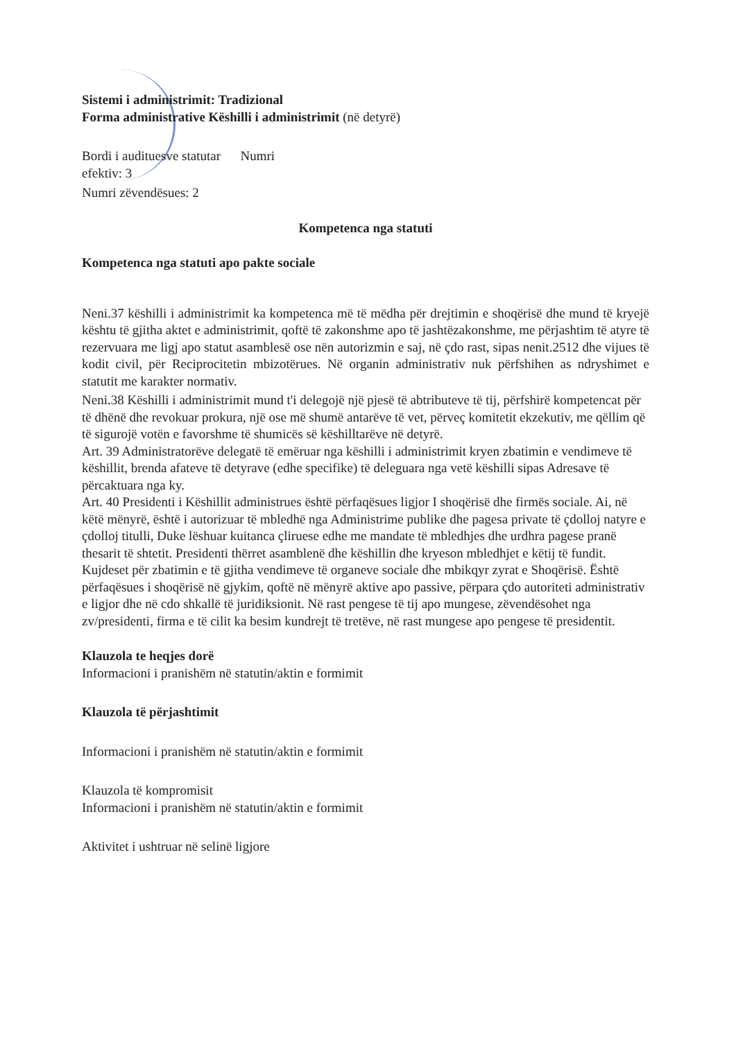Sistemi i administrimit: Tradizional
Forma administrative Këshilli i administrimit (në detyrë)
Bordi i audituesve statutar Numri
efektiv: 3
Numri zëvendësues: 2
Kompetenca nga statuti
Kompetenca nga statuti apo pakte sociale
Neni.37 këshilli i administrimit ka kompetenca më të mëdha për drejtimin e shoqërisë dhe mund të kryejë kështu të gjitha aktet e administrimit, qoftë të zakonshme apo të jashtëzakonshme, me përjashtim të atyre të rezervuara me ligj apo statut asamblesë ose nën autorizmin e saj, në çdo rast, sipas nenit.2512 dhe vijues të kodit civil, për Reciprocitetin mbizotërues. Në organin administrativ nuk përfshihen as ndryshimet e statutit me karakter normativ.
Neni.38 Këshilli i administrimit mund t'i delegojë një pjesë të abtributeve të tij, përfshirë kompetencat për të dhënë dhe revokuar prokura, një ose më shumë antarëve të vet, përveç komitetit ekzekutiv, me qëllim që të sigurojë votën e favorshme të shumicës së këshilltarëve në detyrë.
Art. 39 Administratorëve delegatë të emëruar nga këshilli i administrimit kryen zbatimin e vendimeve të këshillit, brenda afateve të detyrave (edhe specifike) të deleguara nga vetë këshilli sipas Adresave të përcaktuara nga ky.
Art. 40 Presidenti i Këshillit administrues është përfaqësues ligjor I shoqërisë dhe firmës sociale. Ai, në këtë mënyrë, është i autorizuar të mbledhë nga Administrime publike dhe pagesa private të çdolloj natyre e çdolloj titulli, Duke lëshuar kuitanca çliruese edhe me mandate të mbledhjes dhe urdhra pagese pranë thesarit të shtetit. Presidenti thërret asamblenë dhe këshillin dhe kryeson mbledhjet e këtij të fundit. Kujdeset për zbatimin e të gjitha vendimeve të organeve sociale dhe mbikqyr zyrat e Shoqërisë. Është përfaqësues i shoqërisë në gjykim, qoftë në mënyrë aktive apo passive, përpara çdo autoriteti administrativ e ligjor dhe në cdo shkallë të juridiksionit. Në rast pengese të tij apo mungese, zëvendësohet nga zv/presidenti, firma e të cilit ka besim kundrejt të tretëve, në rast mungese apo pengese të presidentit.
Klauzola te heqjes dorë
Informacioni i pranishëm në statutin/aktin e formimit
Klauzola të përjashtimit
Informacioni i pranishëm në statutin/aktin e formimit
Klauzola të kompromisit
Informacioni i pranishëm në statutin/aktin e formimit
Aktivitet i ushtruar në selinë ligjore